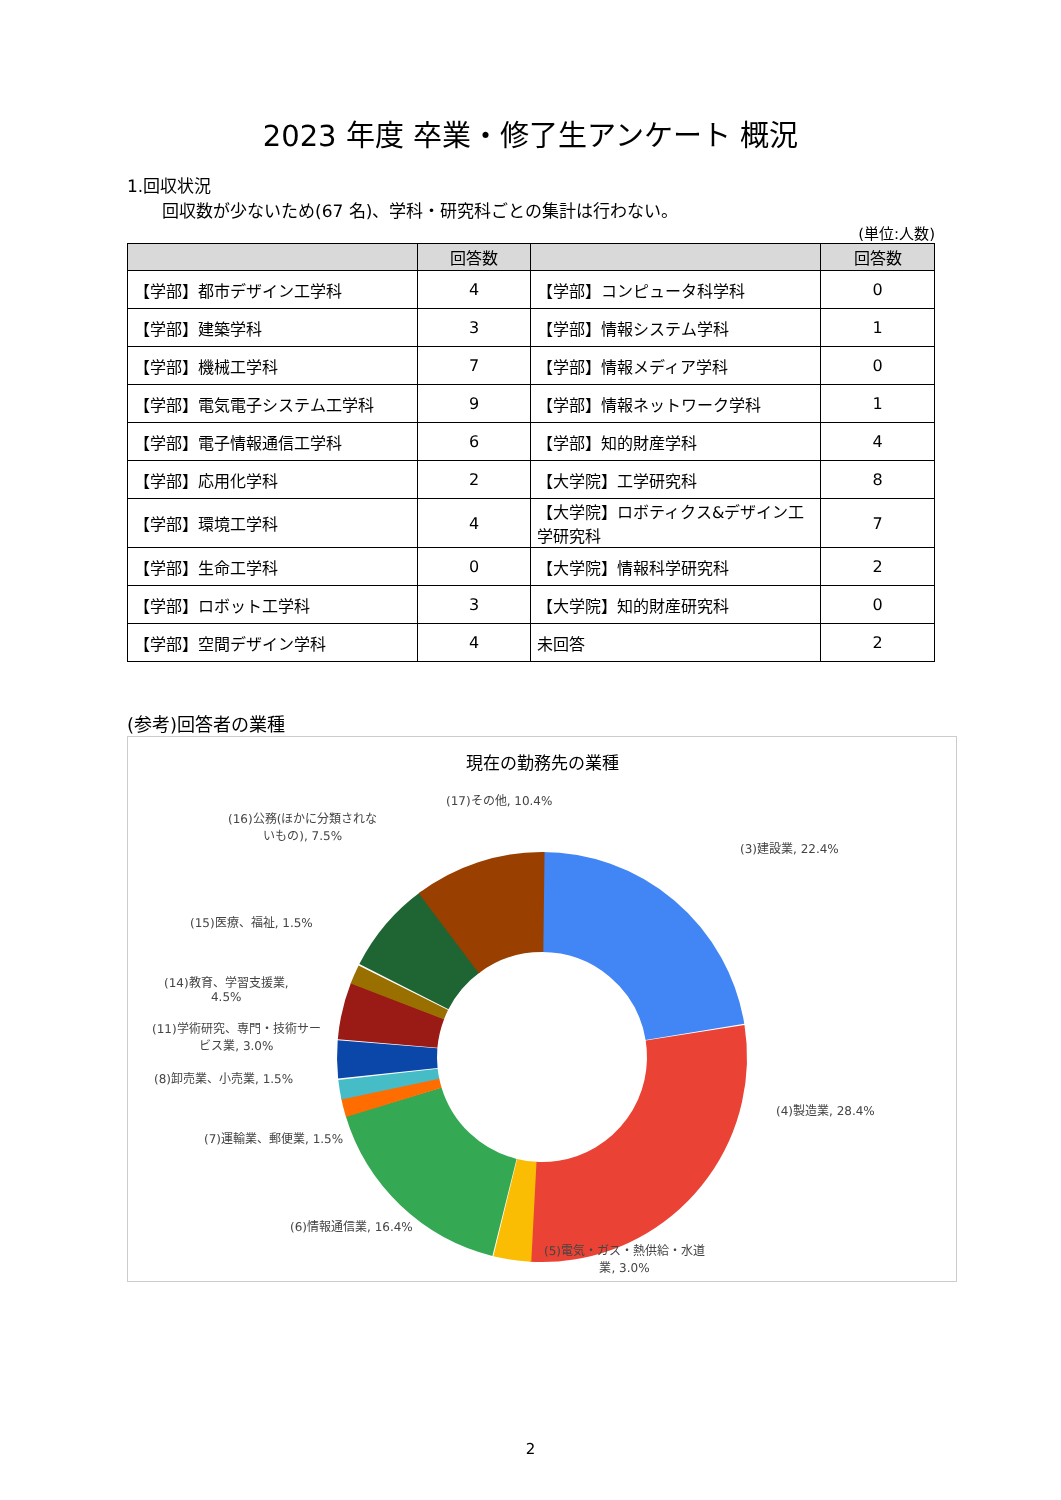2023 年度 卒業・修了生アンケート 概況
1.回収状況
回収数が少ないため(67 名)、学科・研究科ごとの集計は行わない。
(単位:人数)
| | 回答数 | | 回答数 |
| --- | --- | --- | --- |
| 【学部】都市デザイン工学科 | 4 | 【学部】コンピュータ科学科 | 0 |
| 【学部】建築学科 | 3 | 【学部】情報システム学科 | 1 |
| 【学部】機械工学科 | 7 | 【学部】情報メディア学科 | 0 |
| 【学部】電気電子システム工学科 | 9 | 【学部】情報ネットワーク学科 | 1 |
| 【学部】電子情報通信工学科 | 6 | 【学部】知的財産学科 | 4 |
| 【学部】応用化学科 | 2 | 【大学院】工学研究科 | 8 |
| 【学部】環境工学科 | 4 | 【大学院】ロボティクス&デザイン工学研究科 | 7 |
| 【学部】生命工学科 | 0 | 【大学院】情報科学研究科 | 2 |
| 【学部】ロボット工学科 | 3 | 【大学院】知的財産研究科 | 0 |
| 【学部】空間デザイン学科 | 4 | 未回答 | 2 |
(参考)回答者の業種
現在の勤務先の業種
(17)その他, 10.4%
(16)公務(ほかに分類されな
いもの), 7.5%
(3)建設業, 22.4%
(15)医療、福祉, 1.5%
(14)教育、学習支援業,
4.5%
(11)学術研究、専門・技術サー
ビス業, 3.0%
(8)卸売業、小売業, 1.5%
(4)製造業, 28.4%
(7)運輸業、郵便業, 1.5%
(6)情報通信業, 16.4%
(5)電気・ガス・熱供給・水道
業, 3.0%
2